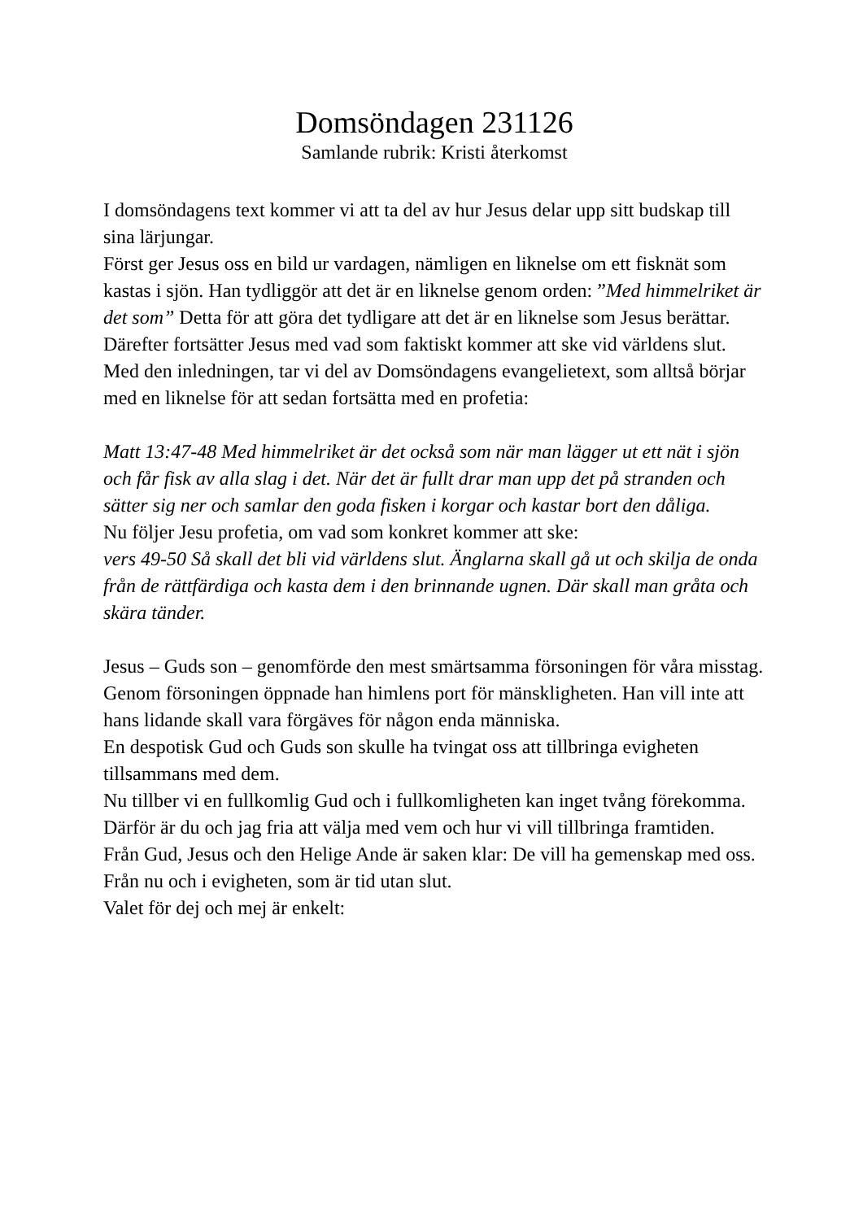Domsöndagen 231126
Samlande rubrik: Kristi återkomst
I domsöndagens text kommer vi att ta del av hur Jesus delar upp sitt budskap till sina lärjungar.
Först ger Jesus oss en bild ur vardagen, nämligen en liknelse om ett fisknät som kastas i sjön. Han tydliggör att det är en liknelse genom orden: ”Med himmelriket är det som” Detta för att göra det tydligare att det är en liknelse som Jesus berättar.
Därefter fortsätter Jesus med vad som faktiskt kommer att ske vid världens slut.
Med den inledningen, tar vi del av Domsöndagens evangelietext, som alltså börjar med en liknelse för att sedan fortsätta med en profetia:
Matt 13:47-48 Med himmelriket är det också som när man lägger ut ett nät i sjön och får fisk av alla slag i det. När det är fullt drar man upp det på stranden och sätter sig ner och samlar den goda fisken i korgar och kastar bort den dåliga.
Nu följer Jesu profetia, om vad som konkret kommer att ske:
vers 49-50 Så skall det bli vid världens slut. Änglarna skall gå ut och skilja de onda från de rättfärdiga och kasta dem i den brinnande ugnen. Där skall man gråta och skära tänder.
Jesus – Guds son – genomförde den mest smärtsamma försoningen för våra misstag. Genom försoningen öppnade han himlens port för mänskligheten. Han vill inte att hans lidande skall vara förgäves för någon enda människa.
En despotisk Gud och Guds son skulle ha tvingat oss att tillbringa evigheten tillsammans med dem.
Nu tillber vi en fullkomlig Gud och i fullkomligheten kan inget tvång förekomma.
Därför är du och jag fria att välja med vem och hur vi vill tillbringa framtiden.
Från Gud, Jesus och den Helige Ande är saken klar: De vill ha gemenskap med oss. Från nu och i evigheten, som är tid utan slut.
Valet för dej och mej är enkelt: